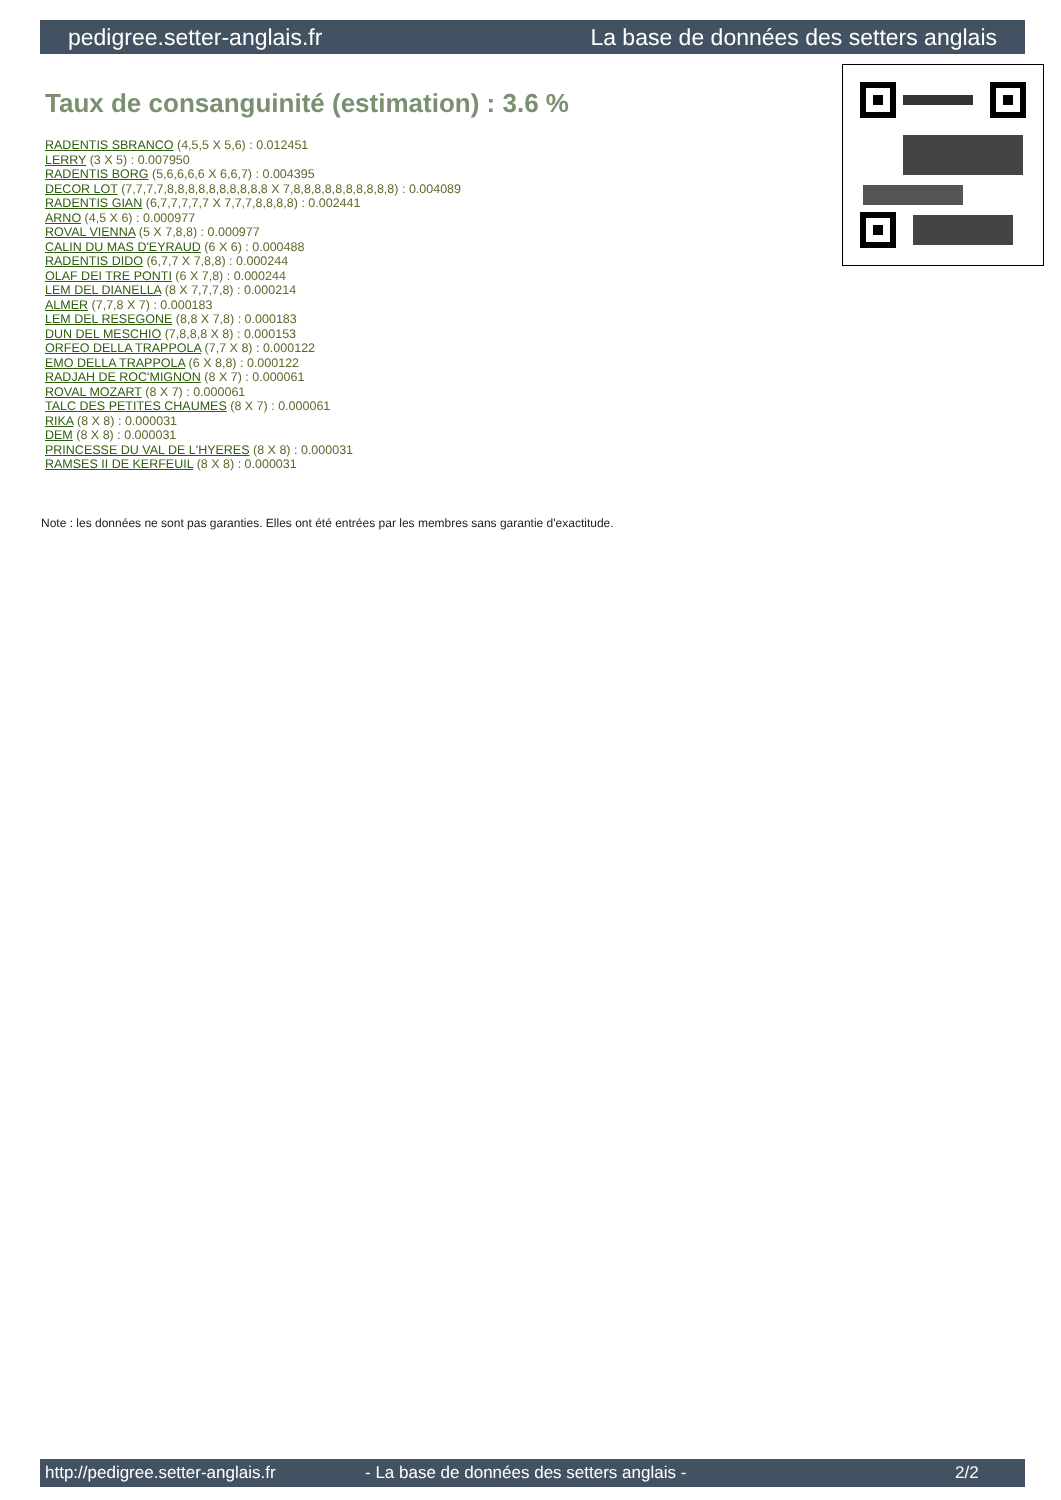pedigree.setter-anglais.fr La base de données des setters anglais
Taux de consanguinité (estimation) : 3.6 %
RADENTIS SBRANCO (4,5,5 X 5,6) : 0.012451
LERRY (3 X 5) : 0.007950
RADENTIS BORG (5,6,6,6,6 X 6,6,7) : 0.004395
DECOR LOT (7,7,7,7,8,8,8,8,8,8,8,8,8,8 X 7,8,8,8,8,8,8,8,8,8,8) : 0.004089
RADENTIS GIAN (6,7,7,7,7,7 X 7,7,7,8,8,8,8) : 0.002441
ARNO (4,5 X 6) : 0.000977
ROVAL VIENNA (5 X 7,8,8) : 0.000977
CALIN DU MAS D'EYRAUD (6 X 6) : 0.000488
RADENTIS DIDO (6,7,7 X 7,8,8) : 0.000244
OLAF DEI TRE PONTI (6 X 7,8) : 0.000244
LEM DEL DIANELLA (8 X 7,7,7,8) : 0.000214
ALMER (7,7,8 X 7) : 0.000183
LEM DEL RESEGONE (8,8 X 7,8) : 0.000183
DUN DEL MESCHIO (7,8,8,8 X 8) : 0.000153
ORFEO DELLA TRAPPOLA (7,7 X 8) : 0.000122
EMO DELLA TRAPPOLA (6 X 8,8) : 0.000122
RADJAH DE ROC'MIGNON (8 X 7) : 0.000061
ROVAL MOZART (8 X 7) : 0.000061
TALC DES PETITES CHAUMES (8 X 7) : 0.000061
RIKA (8 X 8) : 0.000031
DEM (8 X 8) : 0.000031
PRINCESSE DU VAL DE L'HYERES (8 X 8) : 0.000031
RAMSES II DE KERFEUIL (8 X 8) : 0.000031
Note : les données ne sont pas garanties. Elles ont été entrées par les membres sans garantie d'exactitude.
http://pedigree.setter-anglais.fr - La base de données des setters anglais - 2/2